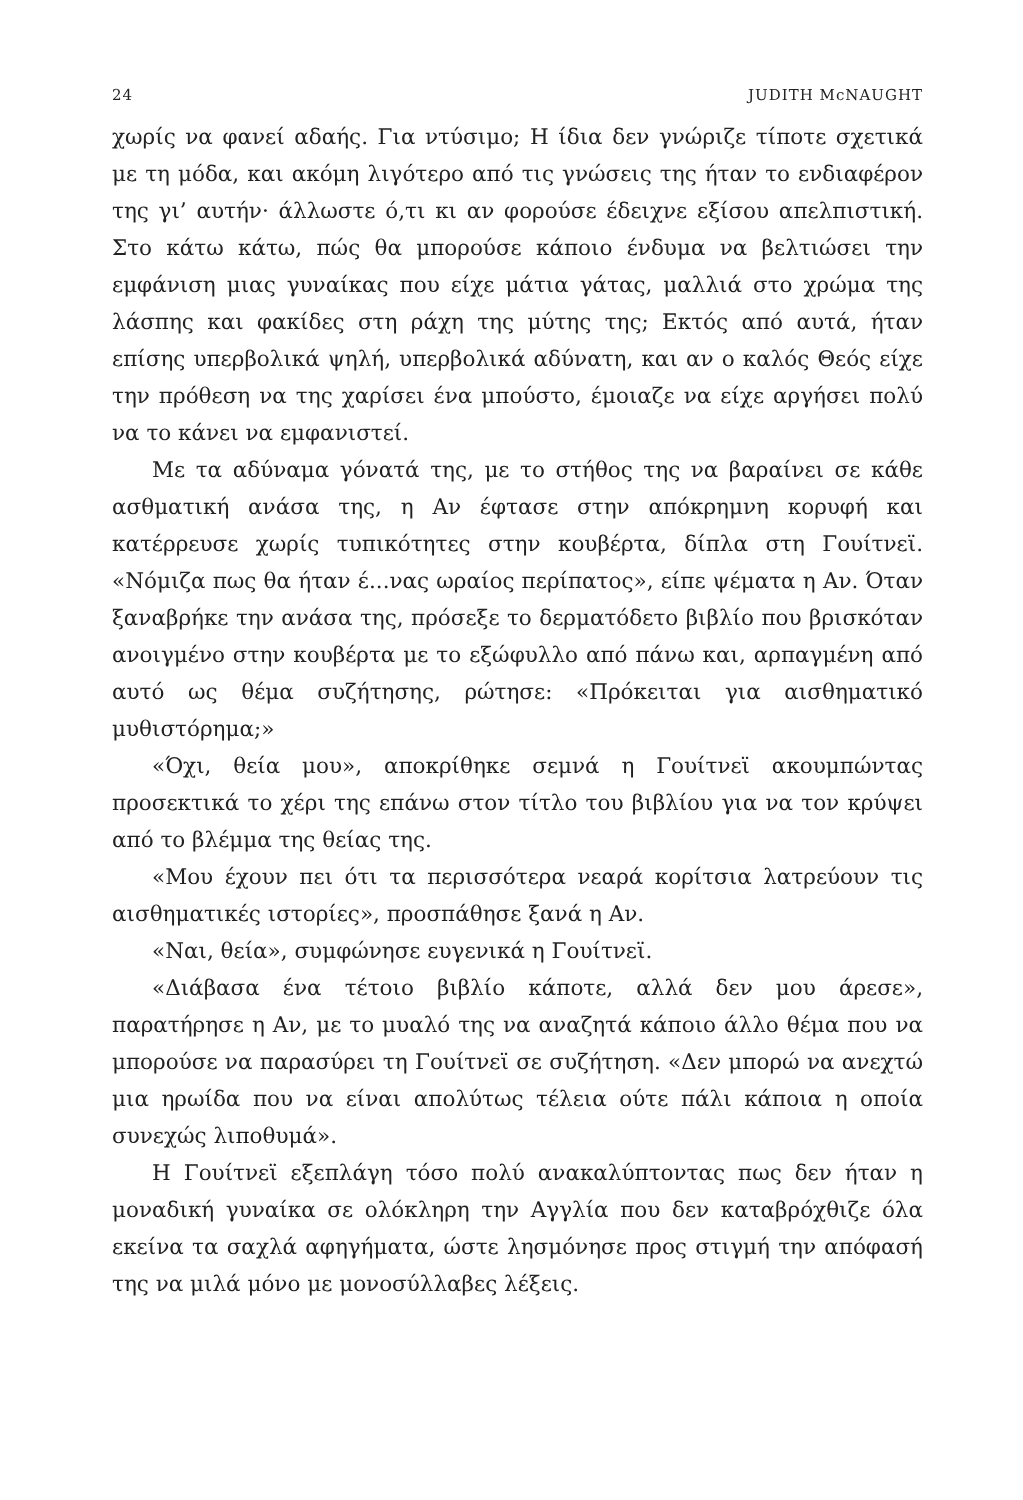24 JUDITH McNAUGHT
χωρίς να φανεί αδαής. Για ντύσιμο; Η ίδια δεν γνώριζε τίποτε σχετικά με τη μόδα, και ακόμη λιγότερο από τις γνώσεις της ήταν το ενδιαφέρον της γι’ αυτήν· άλλωστε ό,τι κι αν φορούσε έδειχνε εξίσου απελπιστική. Στο κάτω κάτω, πώς θα μπορούσε κάποιο ένδυμα να βελτιώσει την εμφάνιση μιας γυναίκας που είχε μάτια γάτας, μαλλιά στο χρώμα της λάσπης και φακίδες στη ράχη της μύτης της; Εκτός από αυτά, ήταν επίσης υπερβολικά ψηλή, υπερβολικά αδύνατη, και αν ο καλός Θεός είχε την πρόθεση να της χαρίσει ένα μπούστο, έμοιαζε να είχε αργήσει πολύ να το κάνει να εμφανιστεί.
Με τα αδύναμα γόνατά της, με το στήθος της να βαραίνει σε κάθε ασθματική ανάσα της, η Αν έφτασε στην απόκρημνη κορυφή και κατέρρευσε χωρίς τυπικότητες στην κουβέρτα, δίπλα στη Γουίτνεϊ. «Νόμιζα πως θα ήταν έ...νας ωραίος περίπατος», είπε ψέματα η Αν. Όταν ξαναβρήκε την ανάσα της, πρόσεξε το δερματόδετο βιβλίο που βρισκόταν ανοιγμένο στην κουβέρτα με το εξώφυλλο από πάνω και, αρπαγμένη από αυτό ως θέμα συζήτησης, ρώτησε: «Πρόκειται για αισθηματικό μυθιστόρημα;»
«Όχι, θεία μου», αποκρίθηκε σεμνά η Γουίτνεϊ ακουμπώντας προσεκτικά το χέρι της επάνω στον τίτλο του βιβλίου για να τον κρύψει από το βλέμμα της θείας της.
«Μου έχουν πει ότι τα περισσότερα νεαρά κορίτσια λατρεύουν τις αισθηματικές ιστορίες», προσπάθησε ξανά η Αν.
«Ναι, θεία», συμφώνησε ευγενικά η Γουίτνεϊ.
«Διάβασα ένα τέτοιο βιβλίο κάποτε, αλλά δεν μου άρεσε», παρατήρησε η Αν, με το μυαλό της να αναζητά κάποιο άλλο θέμα που να μπορούσε να παρασύρει τη Γουίτνεϊ σε συζήτηση. «Δεν μπορώ να ανεχτώ μια ηρωίδα που να είναι απολύτως τέλεια ούτε πάλι κάποια η οποία συνεχώς λιποθυμά».
Η Γουίτνεϊ εξεπλάγη τόσο πολύ ανακαλύπτοντας πως δεν ήταν η μοναδική γυναίκα σε ολόκληρη την Αγγλία που δεν καταβρόχθιζε όλα εκείνα τα σαχλά αφηγήματα, ώστε λησμόνησε προς στιγμή την απόφασή της να μιλά μόνο με μονοσύλλαβες λέξεις.